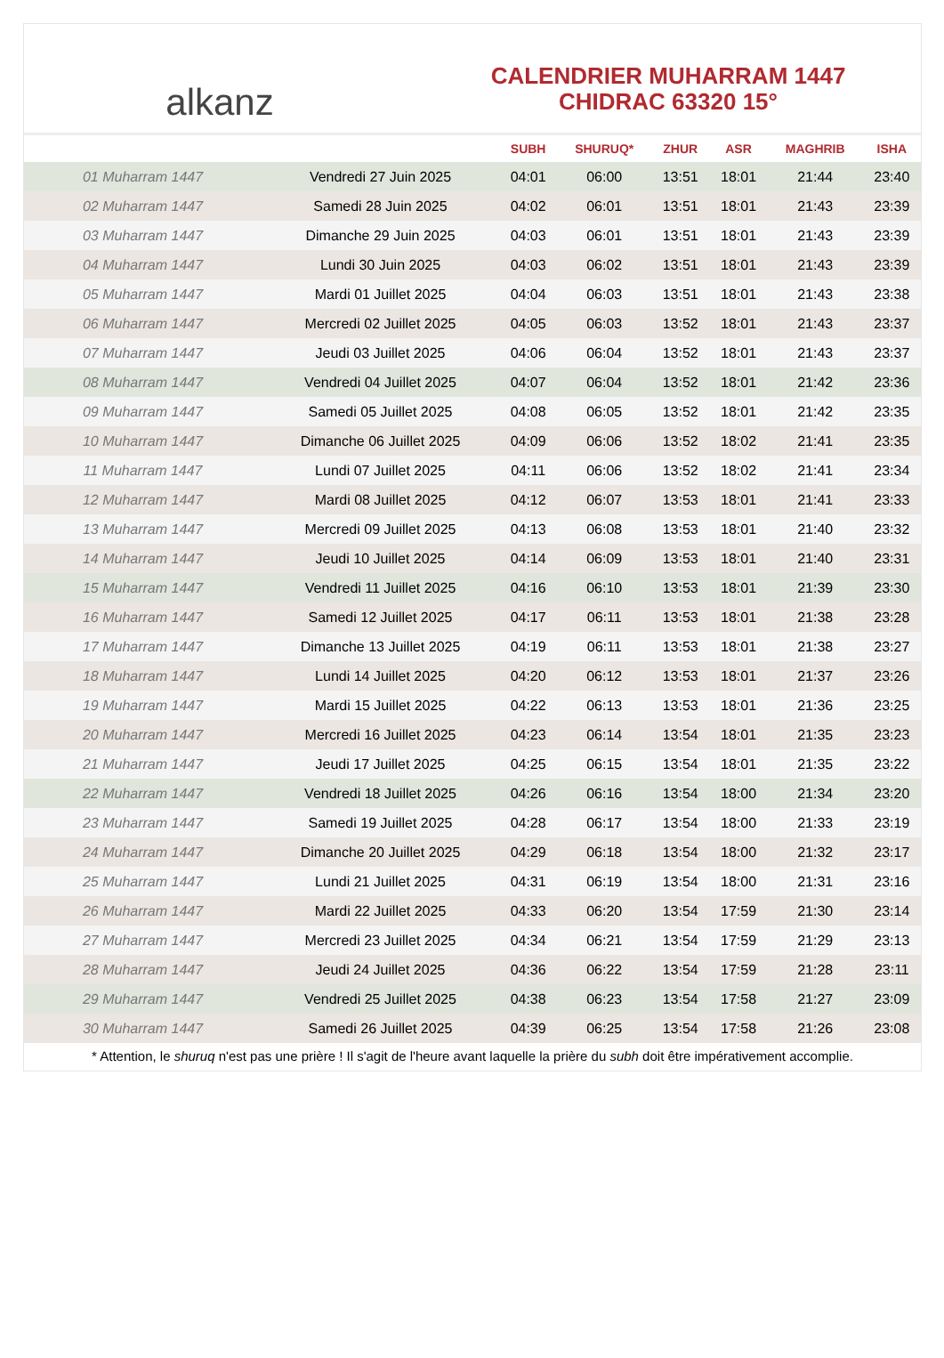alkanz
CALENDRIER MUHARRAM 1447
CHIDRAC 63320 15°
| | | SUBH | SHURUQ* | ZHUR | ASR | MAGHRIB | ISHA |
| --- | --- | --- | --- | --- | --- | --- | --- |
| 01 Muharram 1447 | Vendredi 27 Juin 2025 | 04:01 | 06:00 | 13:51 | 18:01 | 21:44 | 23:40 |
| 02 Muharram 1447 | Samedi 28 Juin 2025 | 04:02 | 06:01 | 13:51 | 18:01 | 21:43 | 23:39 |
| 03 Muharram 1447 | Dimanche 29 Juin 2025 | 04:03 | 06:01 | 13:51 | 18:01 | 21:43 | 23:39 |
| 04 Muharram 1447 | Lundi 30 Juin 2025 | 04:03 | 06:02 | 13:51 | 18:01 | 21:43 | 23:39 |
| 05 Muharram 1447 | Mardi 01 Juillet 2025 | 04:04 | 06:03 | 13:51 | 18:01 | 21:43 | 23:38 |
| 06 Muharram 1447 | Mercredi 02 Juillet 2025 | 04:05 | 06:03 | 13:52 | 18:01 | 21:43 | 23:37 |
| 07 Muharram 1447 | Jeudi 03 Juillet 2025 | 04:06 | 06:04 | 13:52 | 18:01 | 21:43 | 23:37 |
| 08 Muharram 1447 | Vendredi 04 Juillet 2025 | 04:07 | 06:04 | 13:52 | 18:01 | 21:42 | 23:36 |
| 09 Muharram 1447 | Samedi 05 Juillet 2025 | 04:08 | 06:05 | 13:52 | 18:01 | 21:42 | 23:35 |
| 10 Muharram 1447 | Dimanche 06 Juillet 2025 | 04:09 | 06:06 | 13:52 | 18:02 | 21:41 | 23:35 |
| 11 Muharram 1447 | Lundi 07 Juillet 2025 | 04:11 | 06:06 | 13:52 | 18:02 | 21:41 | 23:34 |
| 12 Muharram 1447 | Mardi 08 Juillet 2025 | 04:12 | 06:07 | 13:53 | 18:01 | 21:41 | 23:33 |
| 13 Muharram 1447 | Mercredi 09 Juillet 2025 | 04:13 | 06:08 | 13:53 | 18:01 | 21:40 | 23:32 |
| 14 Muharram 1447 | Jeudi 10 Juillet 2025 | 04:14 | 06:09 | 13:53 | 18:01 | 21:40 | 23:31 |
| 15 Muharram 1447 | Vendredi 11 Juillet 2025 | 04:16 | 06:10 | 13:53 | 18:01 | 21:39 | 23:30 |
| 16 Muharram 1447 | Samedi 12 Juillet 2025 | 04:17 | 06:11 | 13:53 | 18:01 | 21:38 | 23:28 |
| 17 Muharram 1447 | Dimanche 13 Juillet 2025 | 04:19 | 06:11 | 13:53 | 18:01 | 21:38 | 23:27 |
| 18 Muharram 1447 | Lundi 14 Juillet 2025 | 04:20 | 06:12 | 13:53 | 18:01 | 21:37 | 23:26 |
| 19 Muharram 1447 | Mardi 15 Juillet 2025 | 04:22 | 06:13 | 13:53 | 18:01 | 21:36 | 23:25 |
| 20 Muharram 1447 | Mercredi 16 Juillet 2025 | 04:23 | 06:14 | 13:54 | 18:01 | 21:35 | 23:23 |
| 21 Muharram 1447 | Jeudi 17 Juillet 2025 | 04:25 | 06:15 | 13:54 | 18:01 | 21:35 | 23:22 |
| 22 Muharram 1447 | Vendredi 18 Juillet 2025 | 04:26 | 06:16 | 13:54 | 18:00 | 21:34 | 23:20 |
| 23 Muharram 1447 | Samedi 19 Juillet 2025 | 04:28 | 06:17 | 13:54 | 18:00 | 21:33 | 23:19 |
| 24 Muharram 1447 | Dimanche 20 Juillet 2025 | 04:29 | 06:18 | 13:54 | 18:00 | 21:32 | 23:17 |
| 25 Muharram 1447 | Lundi 21 Juillet 2025 | 04:31 | 06:19 | 13:54 | 18:00 | 21:31 | 23:16 |
| 26 Muharram 1447 | Mardi 22 Juillet 2025 | 04:33 | 06:20 | 13:54 | 17:59 | 21:30 | 23:14 |
| 27 Muharram 1447 | Mercredi 23 Juillet 2025 | 04:34 | 06:21 | 13:54 | 17:59 | 21:29 | 23:13 |
| 28 Muharram 1447 | Jeudi 24 Juillet 2025 | 04:36 | 06:22 | 13:54 | 17:59 | 21:28 | 23:11 |
| 29 Muharram 1447 | Vendredi 25 Juillet 2025 | 04:38 | 06:23 | 13:54 | 17:58 | 21:27 | 23:09 |
| 30 Muharram 1447 | Samedi 26 Juillet 2025 | 04:39 | 06:25 | 13:54 | 17:58 | 21:26 | 23:08 |
* Attention, le shuruq n'est pas une prière ! Il s'agit de l'heure avant laquelle la prière du subh doit être impérativement accomplie.